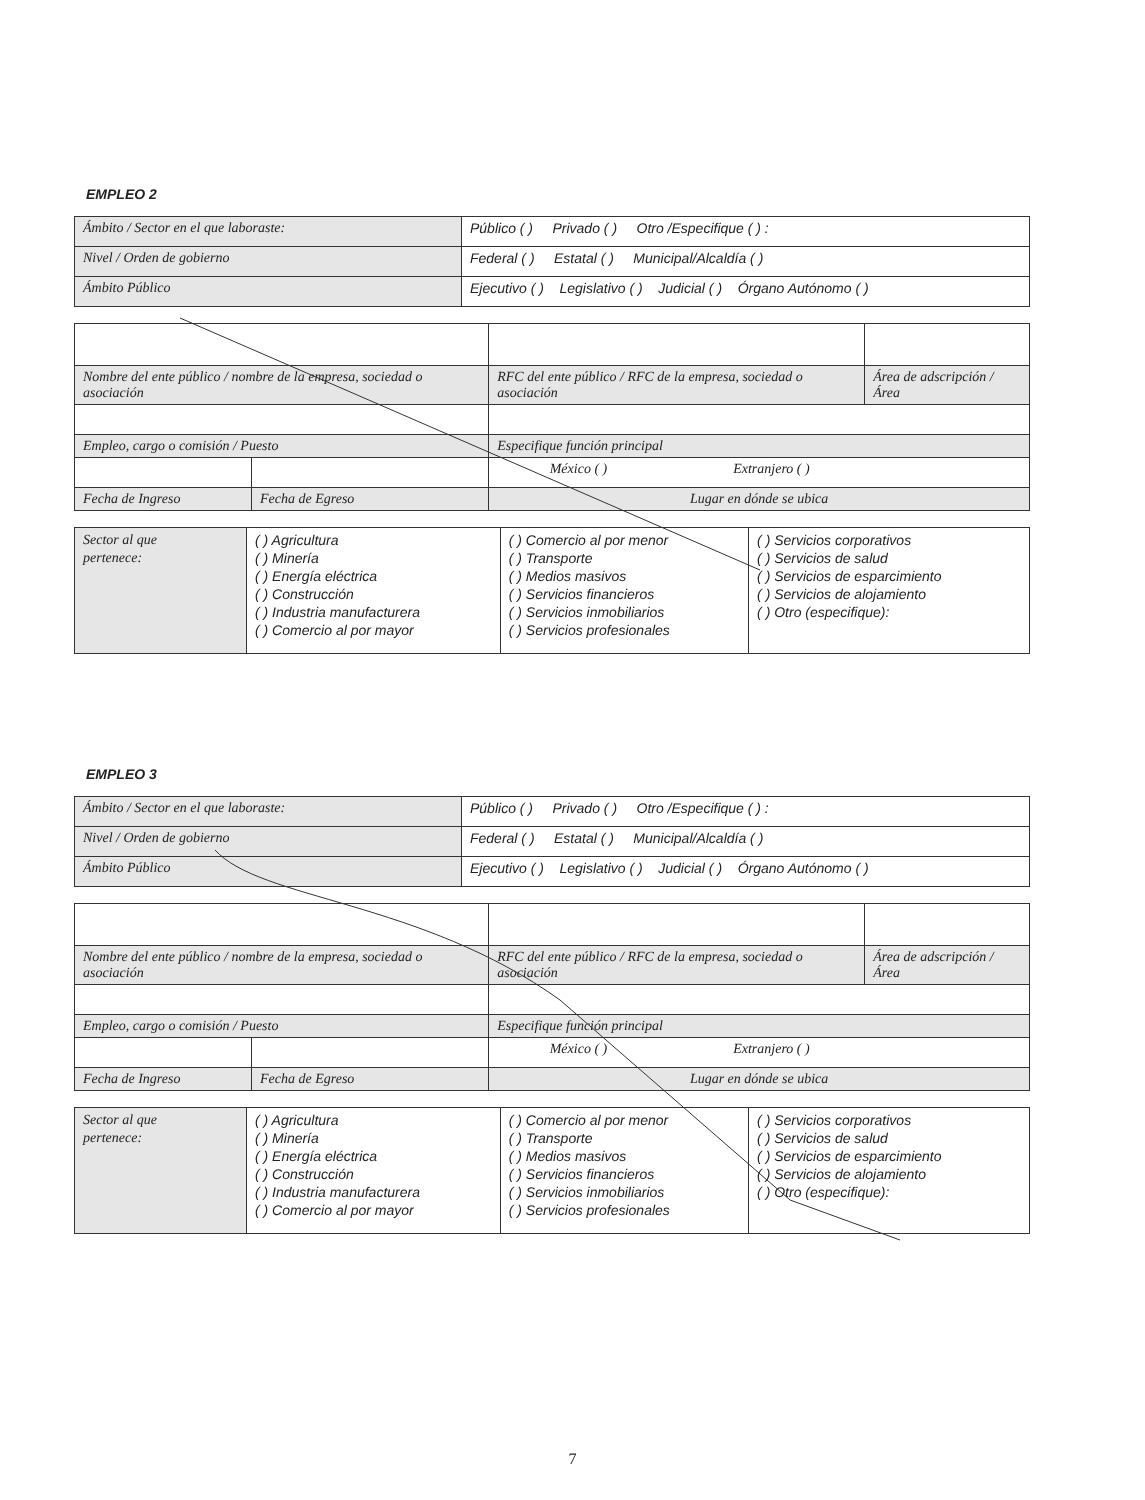EMPLEO 2
| Ámbito / Sector en el que laboraste: | Público ( ) Privado ( ) Otro /Especifique ( ) : |
| Nivel / Orden de gobierno | Federal ( ) Estatal ( ) Municipal/Alcaldía ( ) |
| Ámbito Público | Ejecutivo ( ) Legislativo ( ) Judicial ( ) Órgano Autónomo ( ) |
| Nombre del ente público / nombre de la empresa, sociedad o asociación | | RFC del ente público / RFC de la empresa, sociedad o asociación | Área de adscripción / Área |
| Empleo, cargo o comisión / Puesto | | Especifique función principal | |
| | | México ( ) Extranjero ( ) | |
| Fecha de Ingreso | Fecha de Egreso | Lugar en dónde se ubica | |
| Sector al que pertenece: | ( ) Agricultura ( ) Minería ( ) Energía eléctrica ( ) Construcción ( ) Industria manufacturera ( ) Comercio al por mayor | ( ) Comercio al por menor ( ) Transporte ( ) Medios masivos ( ) Servicios financieros ( ) Servicios inmobiliarios ( ) Servicios profesionales | ( ) Servicios corporativos ( ) Servicios de salud ( ) Servicios de esparcimiento ( ) Servicios de alojamiento ( ) Otro (especifique): |
EMPLEO 3
| Ámbito / Sector en el que laboraste: | Público ( ) Privado ( ) Otro /Especifique ( ) : |
| Nivel / Orden de gobierno | Federal ( ) Estatal ( ) Municipal/Alcaldía ( ) |
| Ámbito Público | Ejecutivo ( ) Legislativo ( ) Judicial ( ) Órgano Autónomo ( ) |
| Nombre del ente público / nombre de la empresa, sociedad o asociación | | RFC del ente público / RFC de la empresa, sociedad o asociación | Área de adscripción / Área |
| Empleo, cargo o comisión / Puesto | | Especifique función principal | |
| | | México ( ) Extranjero ( ) | |
| Fecha de Ingreso | Fecha de Egreso | Lugar en dónde se ubica | |
| Sector al que pertenece: | ( ) Agricultura ( ) Minería ( ) Energía eléctrica ( ) Construcción ( ) Industria manufacturera ( ) Comercio al por mayor | ( ) Comercio al por menor ( ) Transporte ( ) Medios masivos ( ) Servicios financieros ( ) Servicios inmobiliarios ( ) Servicios profesionales | ( ) Servicios corporativos ( ) Servicios de salud ( ) Servicios de esparcimiento ( ) Servicios de alojamiento ( ) Otro (especifique): |
7